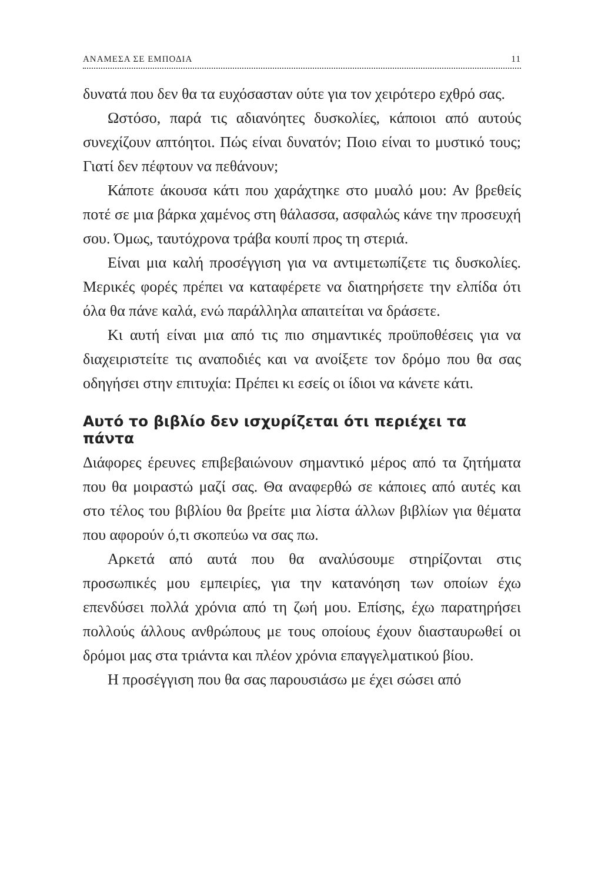ΑΝΑΜΕΣΑ ΣΕ ΕΜΠΟΔΙΑ 11
δυνατά που δεν θα τα ευχόσασταν ούτε για τον χειρότερο εχθρό σας.
Ωστόσο, παρά τις αδιανόητες δυσκολίες, κάποιοι από αυτούς συνεχίζουν απτόητοι. Πώς είναι δυνατόν; Ποιο είναι το μυστικό τους; Γιατί δεν πέφτουν να πεθάνουν;
Κάποτε άκουσα κάτι που χαράχτηκε στο μυαλό μου: Αν βρεθείς ποτέ σε μια βάρκα χαμένος στη θάλασσα, ασφαλώς κάνε την προσευχή σου. Όμως, ταυτόχρονα τράβα κουπί προς τη στεριά.
Είναι μια καλή προσέγγιση για να αντιμετωπίζετε τις δυσκολίες. Μερικές φορές πρέπει να καταφέρετε να διατηρήσετε την ελπίδα ότι όλα θα πάνε καλά, ενώ παράλληλα απαιτείται να δράσετε.
Κι αυτή είναι μια από τις πιο σημαντικές προϋποθέσεις για να διαχειριστείτε τις αναποδιές και να ανοίξετε τον δρόμο που θα σας οδηγήσει στην επιτυχία: Πρέπει κι εσείς οι ίδιοι να κάνετε κάτι.
Αυτό το βιβλίο δεν ισχυρίζεται ότι περιέχει τα πάντα
Διάφορες έρευνες επιβεβαιώνουν σημαντικό μέρος από τα ζητήματα που θα μοιραστώ μαζί σας. Θα αναφερθώ σε κάποιες από αυτές και στο τέλος του βιβλίου θα βρείτε μια λίστα άλλων βιβλίων για θέματα που αφορούν ό,τι σκοπεύω να σας πω.
Αρκετά από αυτά που θα αναλύσουμε στηρίζονται στις προσωπικές μου εμπειρίες, για την κατανόηση των οποίων έχω επενδύσει πολλά χρόνια από τη ζωή μου. Επίσης, έχω παρατηρήσει πολλούς άλλους ανθρώπους με τους οποίους έχουν διασταυρωθεί οι δρόμοι μας στα τριάντα και πλέον χρόνια επαγγελματικού βίου.
Η προσέγγιση που θα σας παρουσιάσω με έχει σώσει από